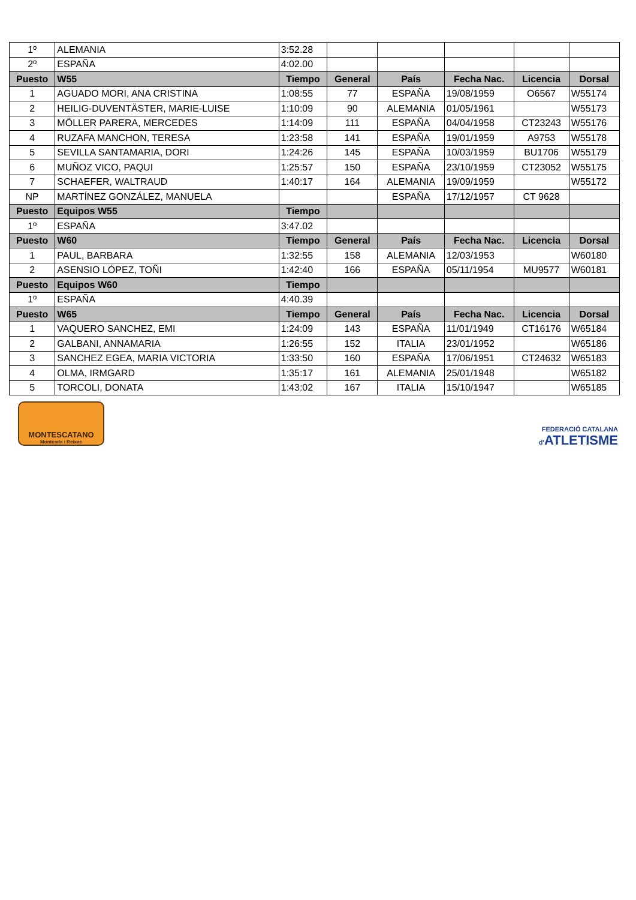| 1º | ALEMANIA | 3:52.28 | | | | | |
| 2º | ESPAÑA | 4:02.00 | | | | | |
| Puesto | W55 | Tiempo | General | País | Fecha Nac. | Licencia | Dorsal |
| 1 | AGUADO MORI, ANA CRISTINA | 1:08:55 | 77 | ESPAÑA | 19/08/1959 | O6567 | W55174 |
| 2 | HEILIG-DUVENTÄSTER, MARIE-LUISE | 1:10:09 | 90 | ALEMANIA | 01/05/1961 | | W55173 |
| 3 | MÖLLER PARERA, MERCEDES | 1:14:09 | 111 | ESPAÑA | 04/04/1958 | CT23243 | W55176 |
| 4 | RUZAFA MANCHON, TERESA | 1:23:58 | 141 | ESPAÑA | 19/01/1959 | A9753 | W55178 |
| 5 | SEVILLA SANTAMARIA, DORI | 1:24:26 | 145 | ESPAÑA | 10/03/1959 | BU1706 | W55179 |
| 6 | MUÑOZ VICO, PAQUI | 1:25:57 | 150 | ESPAÑA | 23/10/1959 | CT23052 | W55175 |
| 7 | SCHAEFER, WALTRAUD | 1:40:17 | 164 | ALEMANIA | 19/09/1959 | | W55172 |
| NP | MARTÍNEZ GONZÁLEZ, MANUELA | | | ESPAÑA | 17/12/1957 | CT 9628 | |
| Puesto | Equipos W55 | Tiempo | | | | | |
| 1º | ESPAÑA | 3:47.02 | | | | | |
| Puesto | W60 | Tiempo | General | País | Fecha Nac. | Licencia | Dorsal |
| 1 | PAUL, BARBARA | 1:32:55 | 158 | ALEMANIA | 12/03/1953 | | W60180 |
| 2 | ASENSIO LÓPEZ, TOÑI | 1:42:40 | 166 | ESPAÑA | 05/11/1954 | MU9577 | W60181 |
| Puesto | Equipos W60 | Tiempo | | | | | |
| 1º | ESPAÑA | 4:40.39 | | | | | |
| Puesto | W65 | Tiempo | General | País | Fecha Nac. | Licencia | Dorsal |
| 1 | VAQUERO SANCHEZ, EMI | 1:24:09 | 143 | ESPAÑA | 11/01/1949 | CT16176 | W65184 |
| 2 | GALBANI, ANNAMARIA | 1:26:55 | 152 | ITALIA | 23/01/1952 | | W65186 |
| 3 | SANCHEZ EGEA, MARIA VICTORIA | 1:33:50 | 160 | ESPAÑA | 17/06/1951 | CT24632 | W65183 |
| 4 | OLMA, IRMGARD | 1:35:17 | 161 | ALEMANIA | 25/01/1948 | | W65182 |
| 5 | TORCOLI, DONATA | 1:43:02 | 167 | ITALIA | 15/10/1947 | | W65185 |
MONTESCATANO
Montcada i Reixac
FEDERACIÓ CATALANA
d'ATLETISME